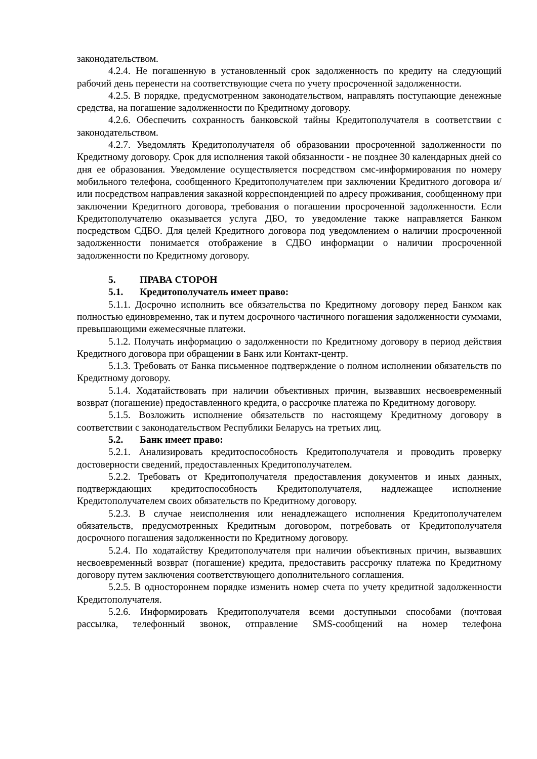законодательством.
4.2.4. Не погашенную в установленный срок задолженность по кредиту на следующий рабочий день перенести на соответствующие счета по учету просроченной задолженности.
4.2.5. В порядке, предусмотренном законодательством, направлять поступающие денежные средства, на погашение задолженности по Кредитному договору.
4.2.6. Обеспечить сохранность банковской тайны Кредитополучателя в соответствии с законодательством.
4.2.7. Уведомлять Кредитополучателя об образовании просроченной задолженности по Кредитному договору. Срок для исполнения такой обязанности - не позднее 30 календарных дней со дня ее образования. Уведомление осуществляется посредством смс-информирования по номеру мобильного телефона, сообщенного Кредитополучателем при заключении Кредитного договора и/или посредством направления заказной корреспонденцией по адресу проживания, сообщенному при заключении Кредитного договора, требования о погашении просроченной задолженности. Если Кредитополучателю оказывается услуга ДБО, то уведомление также направляется Банком посредством СДБО. Для целей Кредитного договора под уведомлением о наличии просроченной задолженности понимается отображение в СДБО информации о наличии просроченной задолженности по Кредитному договору.
5. ПРАВА СТОРОН
5.1. Кредитополучатель имеет право:
5.1.1. Досрочно исполнить все обязательства по Кредитному договору перед Банком как полностью единовременно, так и путем досрочного частичного погашения задолженности суммами, превышающими ежемесячные платежи.
5.1.2. Получать информацию о задолженности по Кредитному договору в период действия Кредитного договора при обращении в Банк или Контакт-центр.
5.1.3. Требовать от Банка письменное подтверждение о полном исполнении обязательств по Кредитному договору.
5.1.4. Ходатайствовать при наличии объективных причин, вызвавших несвоевременный возврат (погашение) предоставленного кредита, о рассрочке платежа по Кредитному договору.
5.1.5. Возложить исполнение обязательств по настоящему Кредитному договору в соответствии с законодательством Республики Беларусь на третьих лиц.
5.2. Банк имеет право:
5.2.1. Анализировать кредитоспособность Кредитополучателя и проводить проверку достоверности сведений, предоставленных Кредитополучателем.
5.2.2. Требовать от Кредитополучателя предоставления документов и иных данных, подтверждающих кредитоспособность Кредитополучателя, надлежащее исполнение Кредитополучателем своих обязательств по Кредитному договору.
5.2.3. В случае неисполнения или ненадлежащего исполнения Кредитополучателем обязательств, предусмотренных Кредитным договором, потребовать от Кредитополучателя досрочного погашения задолженности по Кредитному договору.
5.2.4. По ходатайству Кредитополучателя при наличии объективных причин, вызвавших несвоевременный возврат (погашение) кредита, предоставить рассрочку платежа по Кредитному договору путем заключения соответствующего дополнительного соглашения.
5.2.5. В одностороннем порядке изменить номер счета по учету кредитной задолженности Кредитополучателя.
5.2.6. Информировать Кредитополучателя всеми доступными способами (почтовая рассылка, телефонный звонок, отправление SMS-сообщений на номер телефона